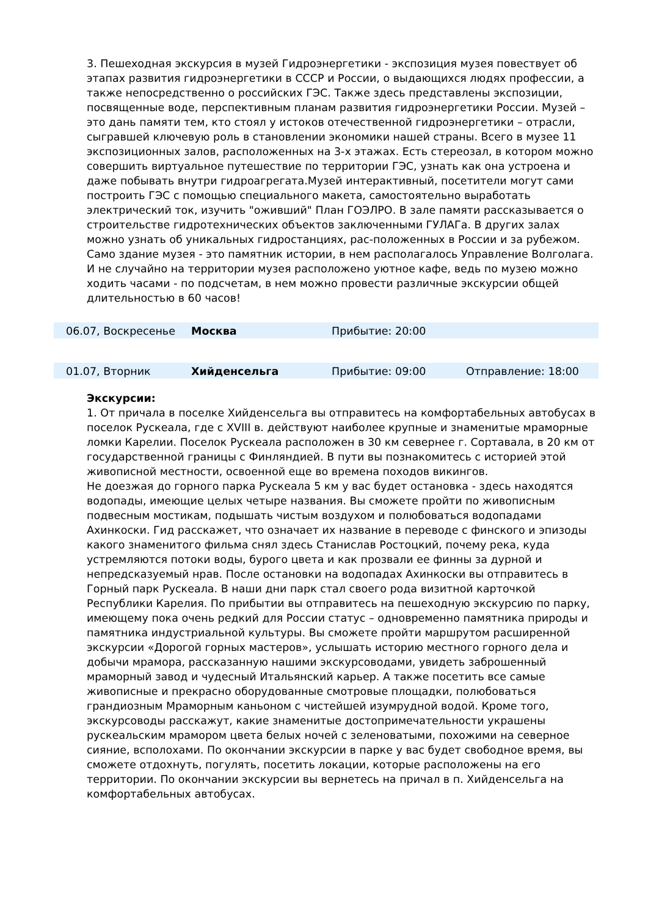3. Пешеходная экскурсия в музей Гидроэнергетики - экспозиция музея повествует об этапах развития гидроэнергетики в СССР и России, о выдающихся людях профессии, а также непосредственно о российских ГЭС. Также здесь представлены экспозиции, посвященные воде, перспективным планам развития гидроэнергетики России. Музей – это дань памяти тем, кто стоял у истоков отечественной гидроэнергетики – отрасли, сыгравшей ключевую роль в становлении экономики нашей страны. Всего в музее 11 экспозиционных залов, расположенных на 3-х этажах. Есть стереозал, в котором можно совершить виртуальное путешествие по территории ГЭС, узнать как она устроена и даже побывать внутри гидроагрегата.Музей интерактивный, посетители могут сами построить ГЭС с помощью специального макета, самостоятельно выработать электрический ток, изучить "оживший" План ГОЭЛРО. В зале памяти рассказывается о строительстве гидротехнических объектов заключенными ГУЛАГа. В других залах можно узнать об уникальных гидростанциях, рас-положенных в России и за рубежом. Само здание музея - это памятник истории, в нем располагалось Управление Волголага. И не случайно на территории музея расположено уютное кафе, ведь по музею можно ходить часами - по подсчетам, в нем можно провести различные экскурсии общей длительностью в 60 часов!
| | 06.07, Воскресенье | Москва | Прибытие: 20:00 | |
| | 01.07, Вторник | Хийденсельга | Прибытие: 09:00 | Отправление: 18:00 |
Экскурсии:
1. От причала в поселке Хийденсельга вы отправитесь на комфортабельных автобусах в поселок Рускеала, где с XVIII в. действуют наиболее крупные и знаменитые мраморные ломки Карелии. Поселок Рускеала расположен в 30 км севернее г. Сортавала, в 20 км от государственной границы с Финляндией. В пути вы познакомитесь с историей этой живописной местности, освоенной еще во времена походов викингов.
Не доезжая до горного парка Рускеала 5 км у вас будет остановка - здесь находятся водопады, имеющие целых четыре названия. Вы сможете пройти по живописным подвесным мостикам, подышать чистым воздухом и полюбоваться водопадами Ахинкоски. Гид расскажет, что означает их название в переводе с финского и эпизоды какого знаменитого фильма снял здесь Станислав Ростоцкий, почему река, куда устремляются потоки воды, бурого цвета и как прозвали ее финны за дурной и непредсказуемый нрав. После остановки на водопадах Ахинкоски вы отправитесь в Горный парк Рускеала. В наши дни парк стал своего рода визитной карточкой Республики Карелия. По прибытии вы отправитесь на пешеходную экскурсию по парку, имеющему пока очень редкий для России статус – одновременно памятника природы и памятника индустриальной культуры. Вы сможете пройти маршрутом расширенной экскурсии «Дорогой горных мастеров», услышать историю местного горного дела и добычи мрамора, рассказанную нашими экскурсоводами, увидеть заброшенный мраморный завод и чудесный Итальянский карьер. А также посетить все самые живописные и прекрасно оборудованные смотровые площадки, полюбоваться грандиозным Мраморным каньоном с чистейшей изумрудной водой. Кроме того, экскурсоводы расскажут, какие знаменитые достопримечательности украшены рускеальским мрамором цвета белых ночей с зеленоватыми, похожими на северное сияние, всполохами. По окончании экскурсии в парке у вас будет свободное время, вы сможете отдохнуть, погулять, посетить локации, которые расположены на его территории. По окончании экскурсии вы вернетесь на причал в п. Хийденсельга на комфортабельных автобусах.